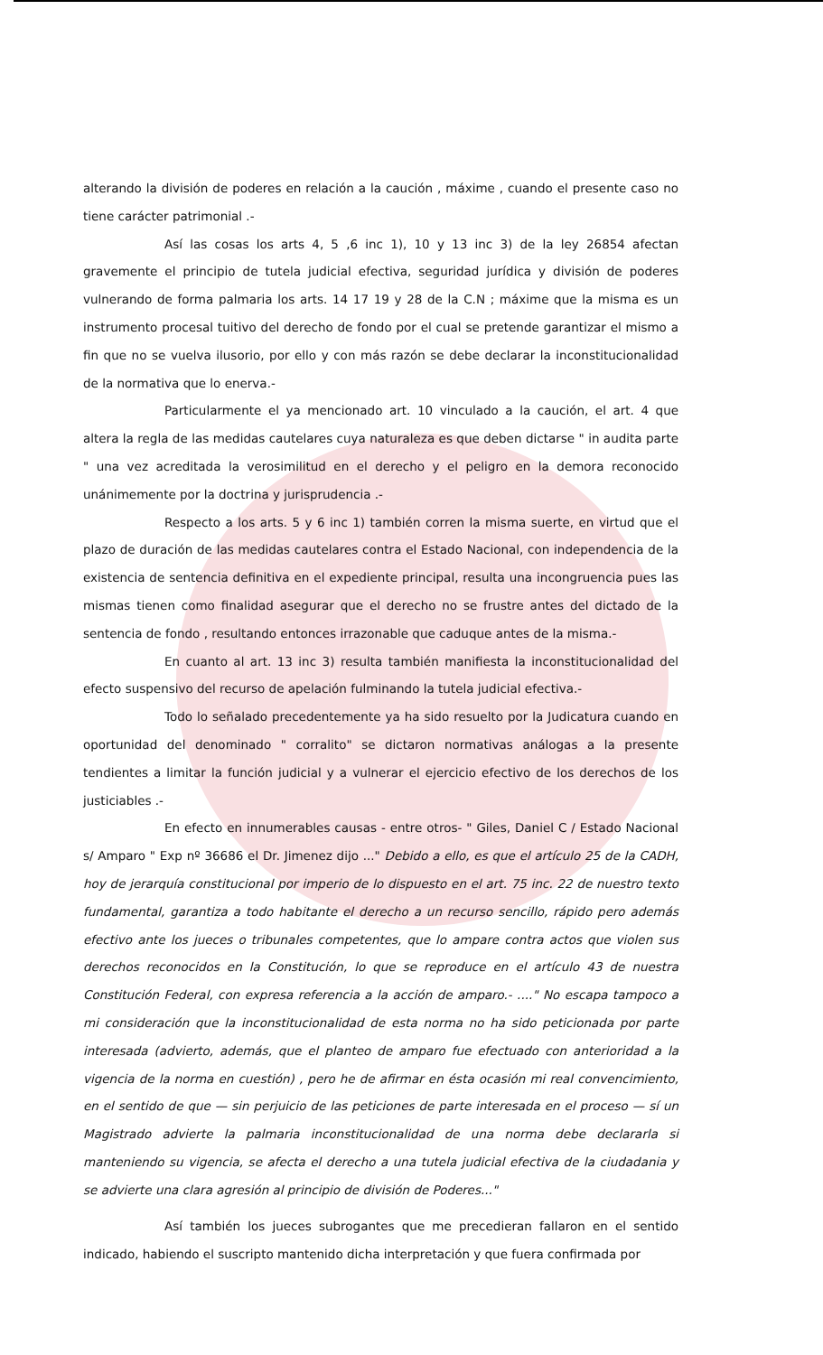alterando la división de poderes en relación a la caución , máxime , cuando el presente caso no tiene carácter patrimonial .-
Así las cosas los arts 4, 5 ,6 inc 1), 10 y 13 inc 3) de la ley 26854 afectan gravemente el principio de tutela judicial efectiva, seguridad jurídica y división de poderes vulnerando de forma palmaria los arts. 14 17 19 y 28 de la C.N ; máxime que la misma es un instrumento procesal tuitivo del derecho de fondo por el cual se pretende garantizar el mismo a fin que no se vuelva ilusorio, por ello y con más razón se debe declarar la inconstitucionalidad de la normativa que lo enerva.-
Particularmente el ya mencionado art. 10 vinculado a la caución, el art. 4 que altera la regla de las medidas cautelares cuya naturaleza es que deben dictarse " in audita parte " una vez acreditada la verosimilitud en el derecho y el peligro en la demora reconocido unánimemente por la doctrina y jurisprudencia .-
Respecto a los arts. 5 y 6 inc 1) también corren la misma suerte, en virtud que el plazo de duración de las medidas cautelares contra el Estado Nacional, con independencia de la existencia de sentencia definitiva en el expediente principal, resulta una incongruencia pues las mismas tienen como finalidad asegurar que el derecho no se frustre antes del dictado de la sentencia de fondo , resultando entonces irrazonable que caduque antes de la misma.-
En cuanto al art. 13 inc 3) resulta también manifiesta la inconstitucionalidad del efecto suspensivo del recurso de apelación fulminando la tutela judicial efectiva.-
Todo lo señalado precedentemente ya ha sido resuelto por la Judicatura cuando en oportunidad del denominado " corralito" se dictaron normativas análogas a la presente tendientes a limitar la función judicial y a vulnerar el ejercicio efectivo de los derechos de los justiciables .-
En efecto en innumerables causas - entre otros- " Giles, Daniel C / Estado Nacional s/ Amparo " Exp nº 36686 el Dr. Jimenez dijo ..." Debido a ello, es que el artículo 25 de la CADH, hoy de jerarquía constitucional por imperio de lo dispuesto en el art. 75 inc. 22 de nuestro texto fundamental, garantiza a todo habitante el derecho a un recurso sencillo, rápido pero además efectivo ante los jueces o tribunales competentes, que lo ampare contra actos que violen sus derechos reconocidos en la Constitución, lo que se reproduce en el artículo 43 de nuestra Constitución Federal, con expresa referencia a la acción de amparo.- ...." No escapa tampoco a mi consideración que la inconstitucionalidad de esta norma no ha sido peticionada por parte interesada (advierto, además, que el planteo de amparo fue efectuado con anterioridad a la vigencia de la norma en cuestión) , pero he de afirmar en ésta ocasión mi real convencimiento, en el sentido de que — sin perjuicio de las peticiones de parte interesada en el proceso — sí un Magistrado advierte la palmaria inconstitucionalidad de una norma debe declararla si manteniendo su vigencia, se afecta el derecho a una tutela judicial efectiva de la ciudadania y se advierte una clara agresión al principio de división de Poderes..."
Así también los jueces subrogantes que me precedieran fallaron en el sentido indicado, habiendo el suscripto mantenido dicha interpretación y que fuera confirmada por